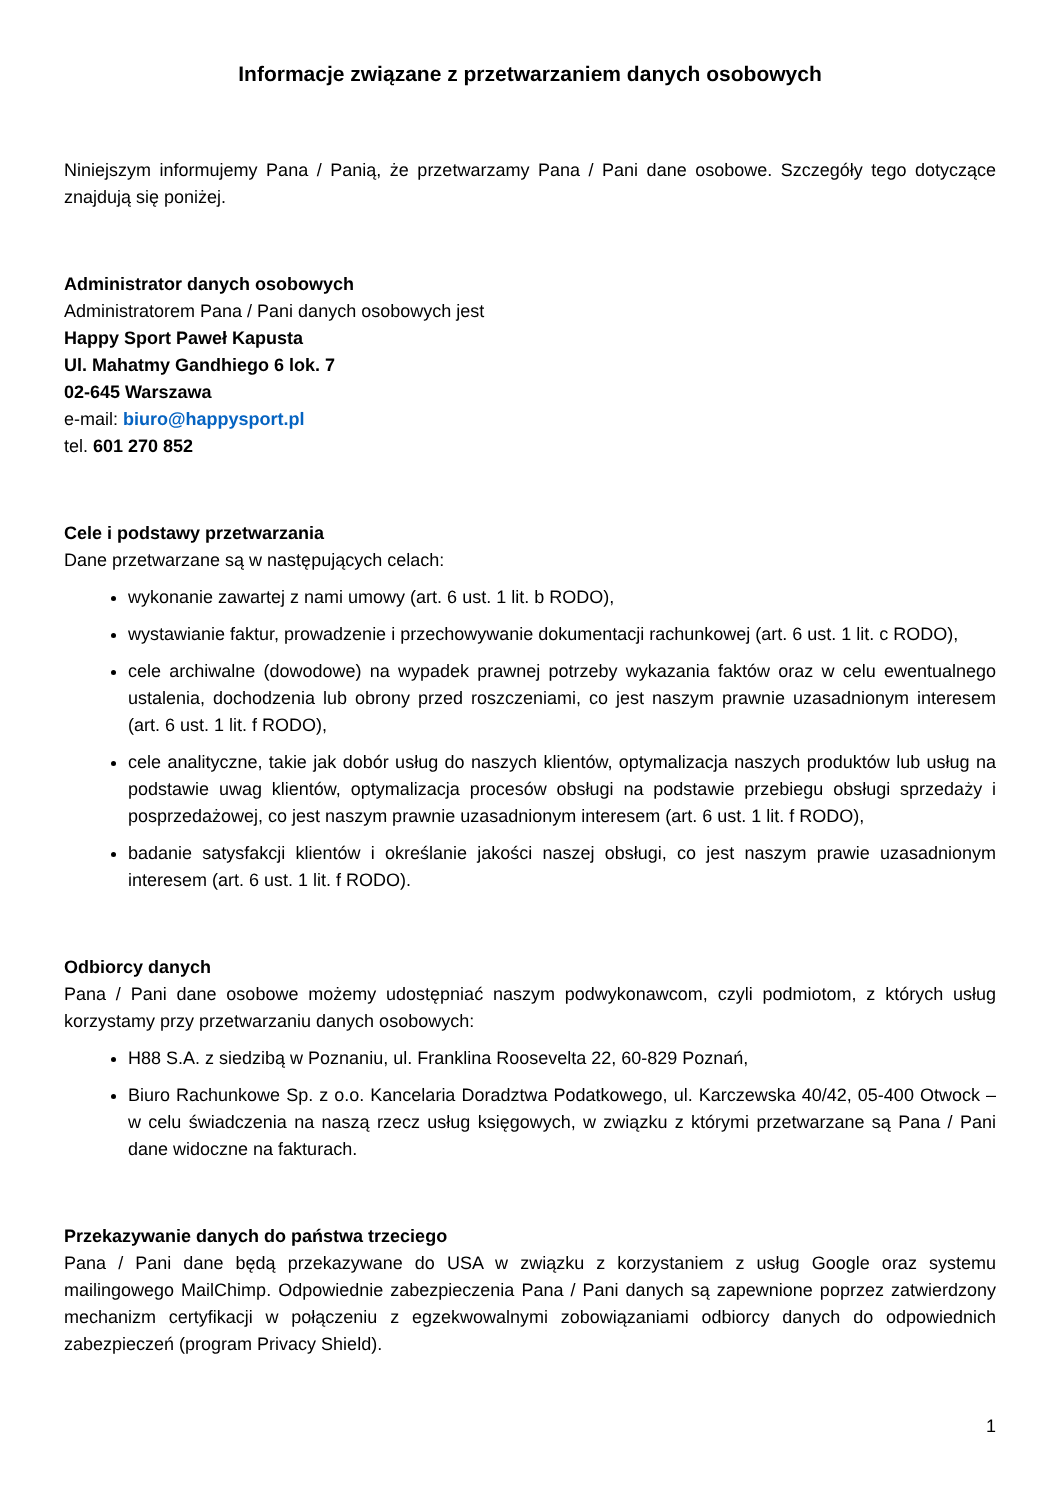Informacje związane z przetwarzaniem danych osobowych
Niniejszym informujemy Pana / Panią, że przetwarzamy Pana / Pani dane osobowe. Szczegóły tego dotyczące znajdują się poniżej.
Administrator danych osobowych
Administratorem Pana / Pani danych osobowych jest
Happy Sport Paweł Kapusta
Ul. Mahatmy Gandhiego 6 lok. 7
02-645 Warszawa
e-mail: biuro@happysport.pl
tel. 601 270 852
Cele i podstawy przetwarzania
Dane przetwarzane są w następujących celach:
wykonanie zawartej z nami umowy (art. 6 ust. 1 lit. b RODO),
wystawianie faktur, prowadzenie i przechowywanie dokumentacji rachunkowej (art. 6 ust. 1 lit. c RODO),
cele archiwalne (dowodowe) na wypadek prawnej potrzeby wykazania faktów oraz w celu ewentualnego ustalenia, dochodzenia lub obrony przed roszczeniami, co jest naszym prawnie uzasadnionym interesem (art. 6 ust. 1 lit. f RODO),
cele analityczne, takie jak dobór usług do naszych klientów, optymalizacja naszych produktów lub usług na podstawie uwag klientów, optymalizacja procesów obsługi na podstawie przebiegu obsługi sprzedaży i posprzedażowej, co jest naszym prawnie uzasadnionym interesem (art. 6 ust. 1 lit. f RODO),
badanie satysfakcji klientów i określanie jakości naszej obsługi, co jest naszym prawie uzasadnionym interesem (art. 6 ust. 1 lit. f RODO).
Odbiorcy danych
Pana / Pani dane osobowe możemy udostępniać naszym podwykonawcom, czyli podmiotom, z których usług korzystamy przy przetwarzaniu danych osobowych:
H88 S.A. z siedzibą w Poznaniu, ul. Franklina Roosevelta 22, 60-829 Poznań,
Biuro Rachunkowe Sp. z o.o. Kancelaria Doradztwa Podatkowego, ul. Karczewska 40/42, 05-400 Otwock – w celu świadczenia na naszą rzecz usług księgowych, w związku z którymi przetwarzane są Pana / Pani dane widoczne na fakturach.
Przekazywanie danych do państwa trzeciego
Pana / Pani dane będą przekazywane do USA w związku z korzystaniem z usług Google oraz systemu mailingowego MailChimp. Odpowiednie zabezpieczenia Pana / Pani danych są zapewnione poprzez zatwierdzony mechanizm certyfikacji w połączeniu z egzekwowalnymi zobowiązaniami odbiorcy danych do odpowiednich zabezpieczeń (program Privacy Shield).
1